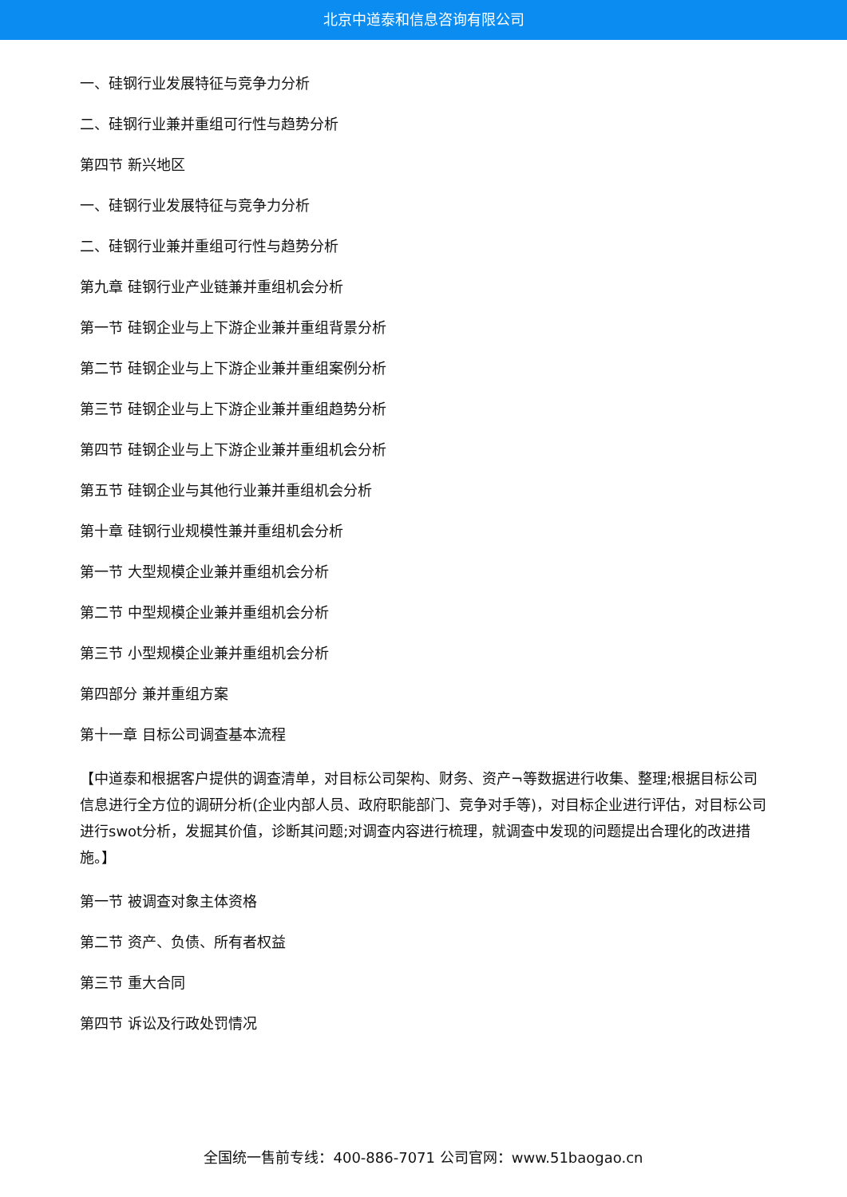北京中道泰和信息咨询有限公司
一、硅钢行业发展特征与竞争力分析
二、硅钢行业兼并重组可行性与趋势分析
第四节 新兴地区
一、硅钢行业发展特征与竞争力分析
二、硅钢行业兼并重组可行性与趋势分析
第九章 硅钢行业产业链兼并重组机会分析
第一节 硅钢企业与上下游企业兼并重组背景分析
第二节 硅钢企业与上下游企业兼并重组案例分析
第三节 硅钢企业与上下游企业兼并重组趋势分析
第四节 硅钢企业与上下游企业兼并重组机会分析
第五节 硅钢企业与其他行业兼并重组机会分析
第十章 硅钢行业规模性兼并重组机会分析
第一节 大型规模企业兼并重组机会分析
第二节 中型规模企业兼并重组机会分析
第三节 小型规模企业兼并重组机会分析
第四部分 兼并重组方案
第十一章 目标公司调查基本流程
【中道泰和根据客户提供的调查清单，对目标公司架构、财务、资产¬等数据进行收集、整理;根据目标公司信息进行全方位的调研分析(企业内部人员、政府职能部门、竞争对手等)，对目标企业进行评估，对目标公司进行swot分析，发掘其价值，诊断其问题;对调查内容进行梳理，就调查中发现的问题提出合理化的改进措施。】
第一节 被调查对象主体资格
第二节 资产、负债、所有者权益
第三节 重大合同
第四节 诉讼及行政处罚情况
全国统一售前专线：400-886-7071 公司官网：www.51baogao.cn